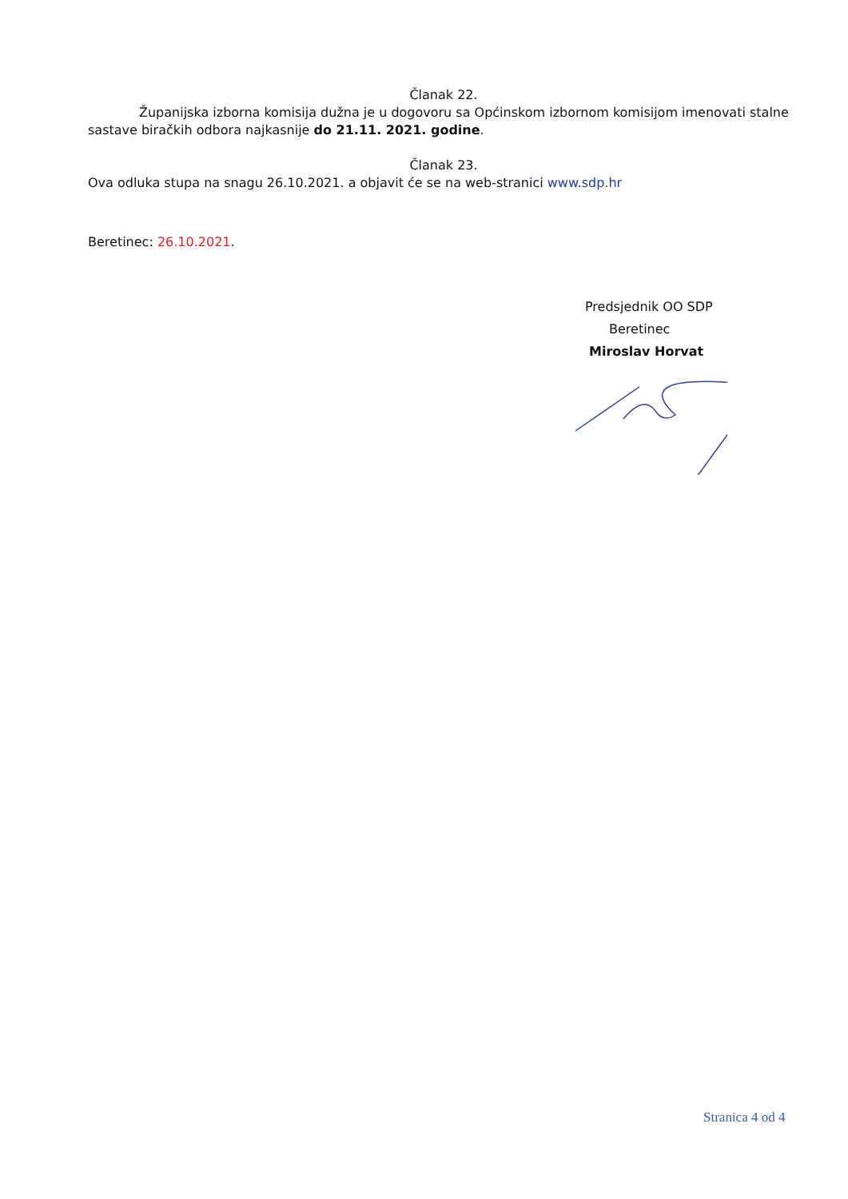Članak 22.
Županijska izborna komisija dužna je u dogovoru sa Općinskom izbornom komisijom imenovati stalne sastave biračkih odbora najkasnije do 21.11. 2021. godine.
Članak 23.
Ova odluka stupa na snagu 26.10.2021. a objavit će se na web-stranici www.sdp.hr
Beretinec: 26.10.2021.
Predsjednik OO SDP
Beretinec
Miroslav Horvat
Stranica 4 od 4